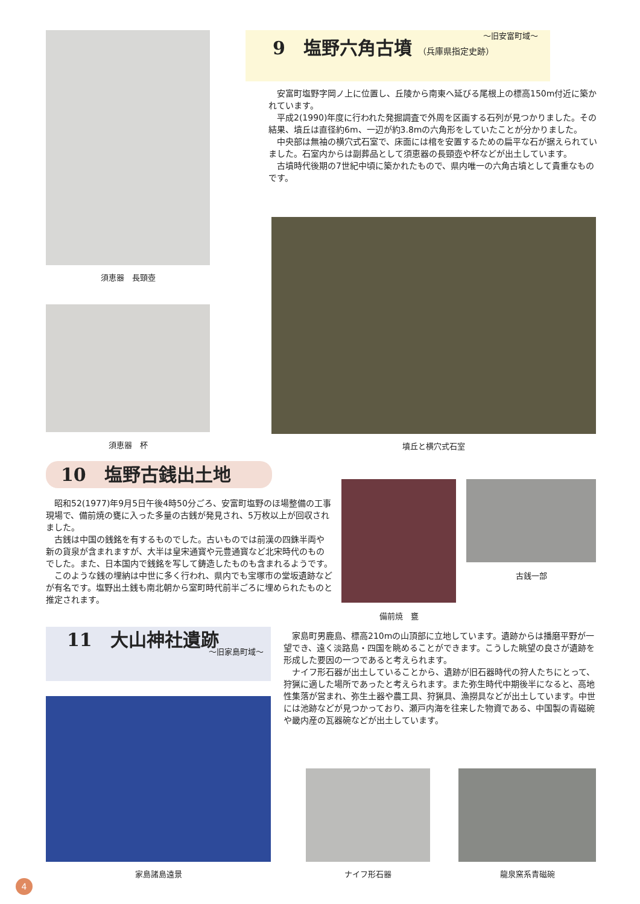須恵器　長頸壺
須恵器　杯
～旧安富町域～
9　塩野六角古墳 （兵庫県指定史跡）
　安富町塩野字岡ノ上に位置し、丘陵から南東へ延びる尾根上の標高150m付近に築かれています。
　平成2(1990)年度に行われた発掘調査で外周を区画する石列が見つかりました。その結果、墳丘は直径約6m、一辺が約3.8mの六角形をしていたことが分かりました。
　中央部は無袖の横穴式石室で、床面には棺を安置するための扁平な石が据えられていました。石室内からは副葬品として須恵器の長頸壺や杯などが出土しています。
　古墳時代後期の7世紀中頃に築かれたもので、県内唯一の六角古墳として貴重なものです。
墳丘と横穴式石室
10　塩野古銭出土地
　昭和52(1977)年9月5日午後4時50分ごろ、安富町塩野のほ場整備の工事現場で、備前焼の甕に入った多量の古銭が発見され、5万枚以上が回収されました。
　古銭は中国の銭銘を有するものでした。古いものでは前漢の四銖半両や新の貨泉が含まれますが、大半は皇宋通寳や元豊通寳など北宋時代のものでした。また、日本国内で銭銘を写して鋳造したものも含まれるようです。
　このような銭の埋納は中世に多く行われ、県内でも宝塚市の堂坂遺跡などが有名です。塩野出土銭も南北朝から室町時代前半ごろに埋められたものと推定されます。
備前焼　甕
古銭一部
11　大山神社遺跡
～旧家島町域～
　家島町男鹿島、標高210mの山頂部に立地しています。遺跡からは播磨平野が一望でき、遠く淡路島・四国を眺めることができます。こうした眺望の良さが遺跡を形成した要因の一つであると考えられます。
　ナイフ形石器が出土していることから、遺跡が旧石器時代の狩人たちにとって、狩猟に適した場所であったと考えられます。また弥生時代中期後半になると、高地性集落が営まれ、弥生土器や農工具、狩猟具、漁撈具などが出土しています。中世には池跡などが見つかっており、瀬戸内海を往来した物資である、中国製の青磁碗や畿内産の瓦器碗などが出土しています。
家島諸島遠景 ナイフ形石器 龍泉窯系青磁碗
4